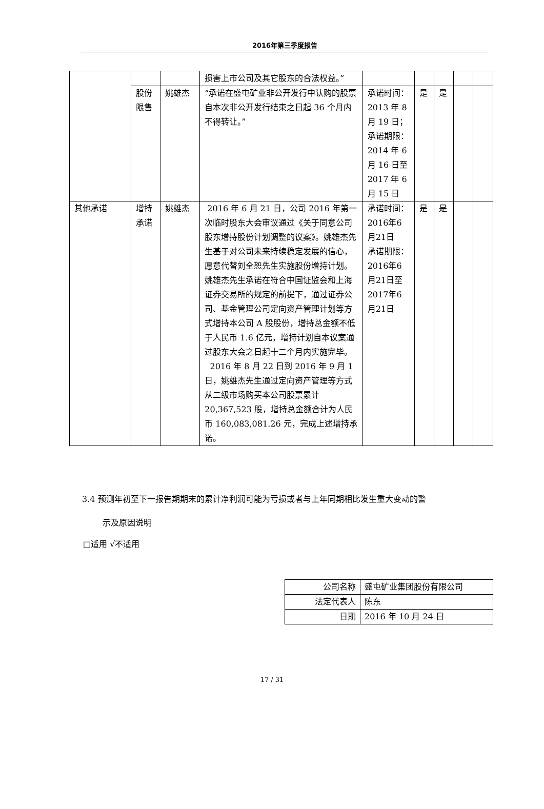2016年第三季度报告
| | | | 损害上市公司及其它股东的合法权益。” | | | | | |
| | 股份限售 | 姚雄杰 | “承诺在盛屯矿业非公开发行中认购的股票自本次非公开发行结束之日起 36 个月内不得转让。” | 承诺时间：2013 年 8 月 19 日；承诺期限：2014 年 6 月 16 日至 2017 年 6 月 15 日 | 是 | 是 | | |
| 其他承诺 | 增持承诺 | 姚雄杰 | 2016 年 6 月 21 日，公司 2016 年第一次临时股东大会审议通过《关于同意公司股东增持股份计划调整的议案》。姚雄杰先生基于对公司未来持续稳定发展的信心，愿意代替刘全恕先生实施股份增持计划。姚雄杰先生承诺在符合中国证监会和上海证券交易所的规定的前提下，通过证券公司、基金管理公司定向资产管理计划等方式增持本公司 A 股股份，增持总金额不低于人民币 1.6 亿元，增持计划自本议案通过股东大会之日起十二个月内实施完毕。 2016 年 8 月 22 日到 2016 年 9 月 1 日，姚雄杰先生通过定向资产管理等方式从二级市场购买本公司股票累计 20,367,523 股，增持总金额合计为人民币 160,083,081.26 元，完成上述增持承诺。 | 承诺时间：2016年6月21日 承诺期限：2016年6月21日至2017年6月21日 | 是 | 是 | | |
3.4 预测年初至下一报告期期末的累计净利润可能为亏损或者与上年同期相比发生重大变动的警
示及原因说明
□适用 √不适用
| 公司名称 | 盛屯矿业集团股份有限公司 |
| 法定代表人 | 陈东 |
| 日期 | 2016 年 10 月 24 日 |
17 / 31